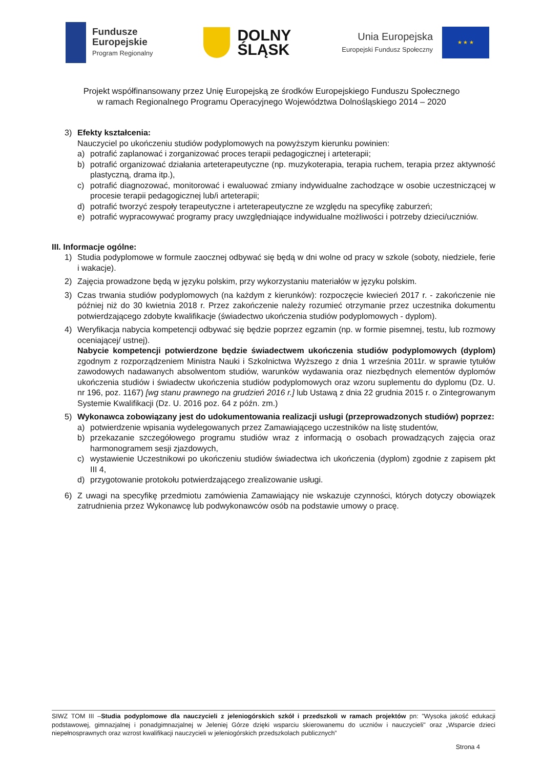Fundusze
Europejskie
Program Regionalny
DOLNY
ŚLĄSK
Unia Europejska
Europejski Fundusz Społeczny
★ ★ ★
Projekt współfinansowany przez Unię Europejską ze środków Europejskiego Funduszu Społecznego
w ramach Regionalnego Programu Operacyjnego Województwa Dolnośląskiego 2014 – 2020
3) Efekty kształcenia:
Nauczyciel po ukończeniu studiów podyplomowych na powyższym kierunku powinien:
a) potrafić zaplanować i zorganizować proces terapii pedagogicznej i arteterapii;
b) potrafić organizować działania arteterapeutyczne (np. muzykoterapia, terapia ruchem, terapia przez aktywność plastyczną, drama itp.),
c) potrafić diagnozować, monitorować i ewaluować zmiany indywidualne zachodzące w osobie uczestniczącej w procesie terapii pedagogicznej lub/i arteterapii;
d) potrafić tworzyć zespoły terapeutyczne i arteterapeutyczne ze względu na specyfikę zaburzeń;
e) potrafić wypracowywać programy pracy uwzględniające indywidualne możliwości i potrzeby dzieci/uczniów.
III. Informacje ogólne:
1) Studia podyplomowe w formule zaocznej odbywać się będą w dni wolne od pracy w szkole (soboty, niedziele, ferie i wakacje).
2) Zajęcia prowadzone będą w języku polskim, przy wykorzystaniu materiałów w języku polskim.
3) Czas trwania studiów podyplomowych (na każdym z kierunków): rozpoczęcie kwiecień 2017 r. - zakończenie nie później niż do 30 kwietnia 2018 r. Przez zakończenie należy rozumieć otrzymanie przez uczestnika dokumentu potwierdzającego zdobyte kwalifikacje (świadectwo ukończenia studiów podyplomowych - dyplom).
4) Weryfikacja nabycia kompetencji odbywać się będzie poprzez egzamin (np. w formie pisemnej, testu, lub rozmowy oceniającej/ ustnej).
Nabycie kompetencji potwierdzone będzie świadectwem ukończenia studiów podyplomowych (dyplom) zgodnym z rozporządzeniem Ministra Nauki i Szkolnictwa Wyższego z dnia 1 września 2011r. w sprawie tytułów zawodowych nadawanych absolwentom studiów, warunków wydawania oraz niezbędnych elementów dyplomów ukończenia studiów i świadectw ukończenia studiów podyplomowych oraz wzoru suplementu do dyplomu (Dz. U. nr 196, poz. 1167) [wg stanu prawnego na grudzień 2016 r.] lub Ustawą z dnia 22 grudnia 2015 r. o Zintegrowanym Systemie Kwalifikacji (Dz. U. 2016 poz. 64 z późn. zm.)
5) Wykonawca zobowiązany jest do udokumentowania realizacji usługi (przeprowadzonych studiów) poprzez:
a) potwierdzenie wpisania wydelegowanych przez Zamawiającego uczestników na listę studentów,
b) przekazanie szczegółowego programu studiów wraz z informacją o osobach prowadzących zajęcia oraz harmonogramem sesji zjazdowych,
c) wystawienie Uczestnikowi po ukończeniu studiów świadectwa ich ukończenia (dyplom) zgodnie z zapisem pkt III 4,
d) przygotowanie protokołu potwierdzającego zrealizowanie usługi.
6) Z uwagi na specyfikę przedmiotu zamówienia Zamawiający nie wskazuje czynności, których dotyczy obowiązek zatrudnienia przez Wykonawcę lub podwykonawców osób na podstawie umowy o pracę.
SIWZ TOM III –Studia podyplomowe dla nauczycieli z jeleniogórskich szkół i przedszkoli w ramach projektów pn: "Wysoka jakość edukacji podstawowej, gimnazjalnej i ponadgimnazjalnej w Jeleniej Górze dzięki wsparciu skierowanemu do uczniów i nauczycieli" oraz „Wsparcie dzieci niepełnosprawnych oraz wzrost kwalifikacji nauczycieli w jeleniogórskich przedszkolach publicznych”
Strona 4